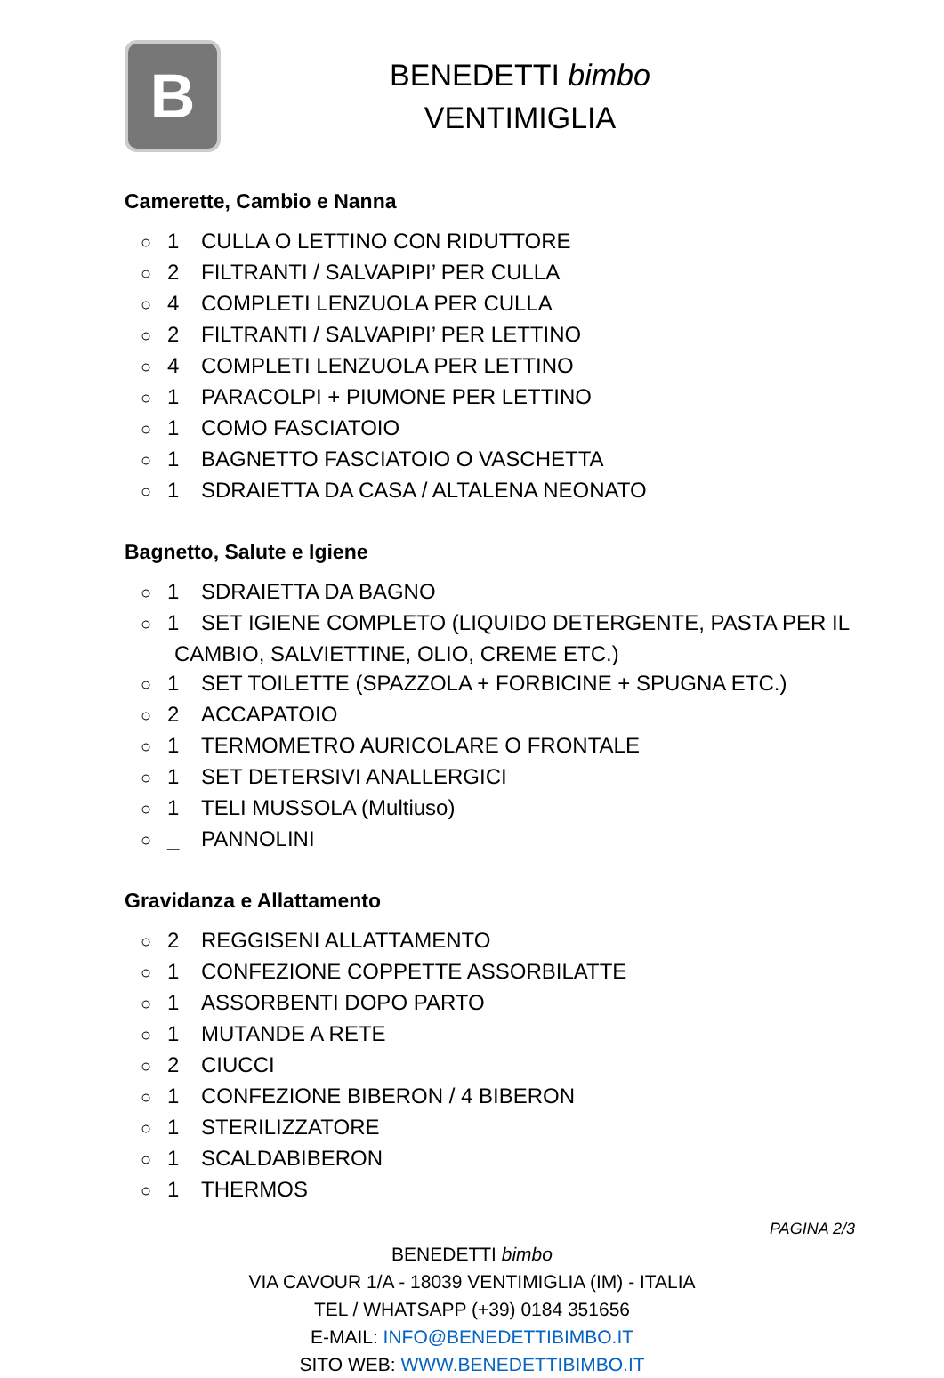B
BENEDETTI bimbo
VENTIMIGLIA
Camerette, Cambio e Nanna
○ 1 CULLA O LETTINO CON RIDUTTORE
○ 2 FILTRANTI / SALVAPIPI’ PER CULLA
○ 4 COMPLETI LENZUOLA PER CULLA
○ 2 FILTRANTI / SALVAPIPI’ PER LETTINO
○ 4 COMPLETI LENZUOLA PER LETTINO
○ 1 PARACOLPI + PIUMONE PER LETTINO
○ 1 COMO FASCIATOIO
○ 1 BAGNETTO FASCIATOIO O VASCHETTA
○ 1 SDRAIETTA DA CASA / ALTALENA NEONATO
Bagnetto, Salute e Igiene
○ 1 SDRAIETTA DA BAGNO
○ 1 SET IGIENE COMPLETO (LIQUIDO DETERGENTE, PASTA PER IL CAMBIO, SALVIETTINE, OLIO, CREME ETC.)
○ 1 SET TOILETTE (SPAZZOLA + FORBICINE + SPUGNA ETC.)
○ 2 ACCAPATOIO
○ 1 TERMOMETRO AURICOLARE O FRONTALE
○ 1 SET DETERSIVI ANALLERGICI
○ 1 TELI MUSSOLA (Multiuso)
○ _ PANNOLINI
Gravidanza e Allattamento
○ 2 REGGISENI ALLATTAMENTO
○ 1 CONFEZIONE COPPETTE ASSORBILATTE
○ 1 ASSORBENTI DOPO PARTO
○ 1 MUTANDE A RETE
○ 2 CIUCCI
○ 1 CONFEZIONE BIBERON / 4 BIBERON
○ 1 STERILIZZATORE
○ 1 SCALDABIBERON
○ 1 THERMOS
PAGINA 2/3
BENEDETTI bimbo
VIA CAVOUR 1/A - 18039 VENTIMIGLIA (IM) - ITALIA
TEL / WHATSAPP (+39) 0184 351656
E-MAIL: INFO@BENEDETTIBIMBO.IT
SITO WEB: WWW.BENEDETTIBIMBO.IT